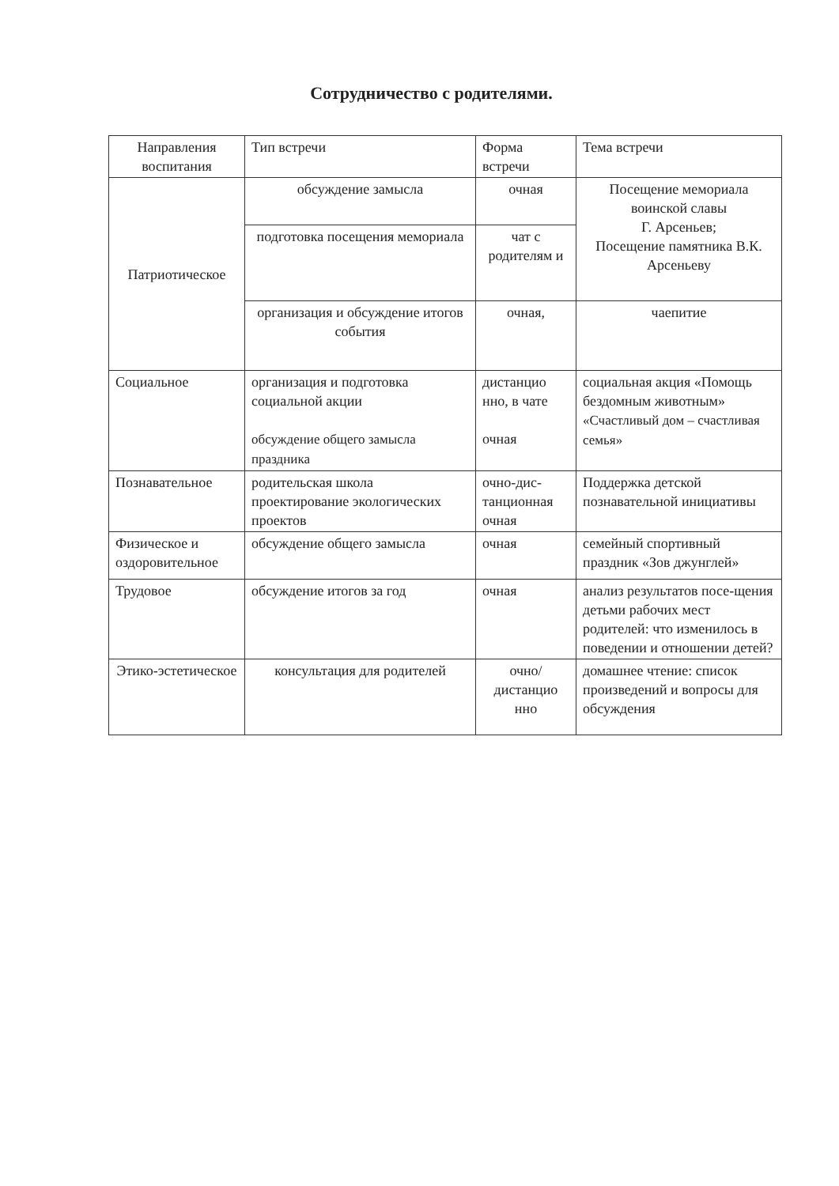Сотрудничество с родителями.
| Направления воспитания | Тип встречи | Форма встречи | Тема встречи |
| --- | --- | --- | --- |
| Патриотическое | обсуждение замысла | очная | Посещение мемориала воинской славы Г. Арсеньев; Посещение памятника В.К. Арсеньеву |
| | подготовка посещения мемориала | чат с родителям и | |
| | организация и обсуждение итогов события | очная, | чаепитие |
| Социальное | организация и подготовка социальной акции обсуждение общего замысла праздника | дистанцио нно, в чате очная | социальная акция «Помощь бездомным животным» «Счастливый дом – счастливая семья» |
| Познавательное | родительская школа проектирование экологических проектов | очно-дис-танционная очная | Поддержка детской познавательной инициативы |
| Физическое и оздоровительное | обсуждение общего замысла | очная | семейный спортивный праздник «Зов джунглей» |
| Трудовое | обсуждение итогов за год | очная | анализ результатов посе-щения детьми рабочих мест родителей: что изменилось в поведении и отношении детей? |
| Этико-эстетическое | консультация для родителей | очно/ дистанцио нно | домашнее чтение: список произведений и вопросы для обсуждения |